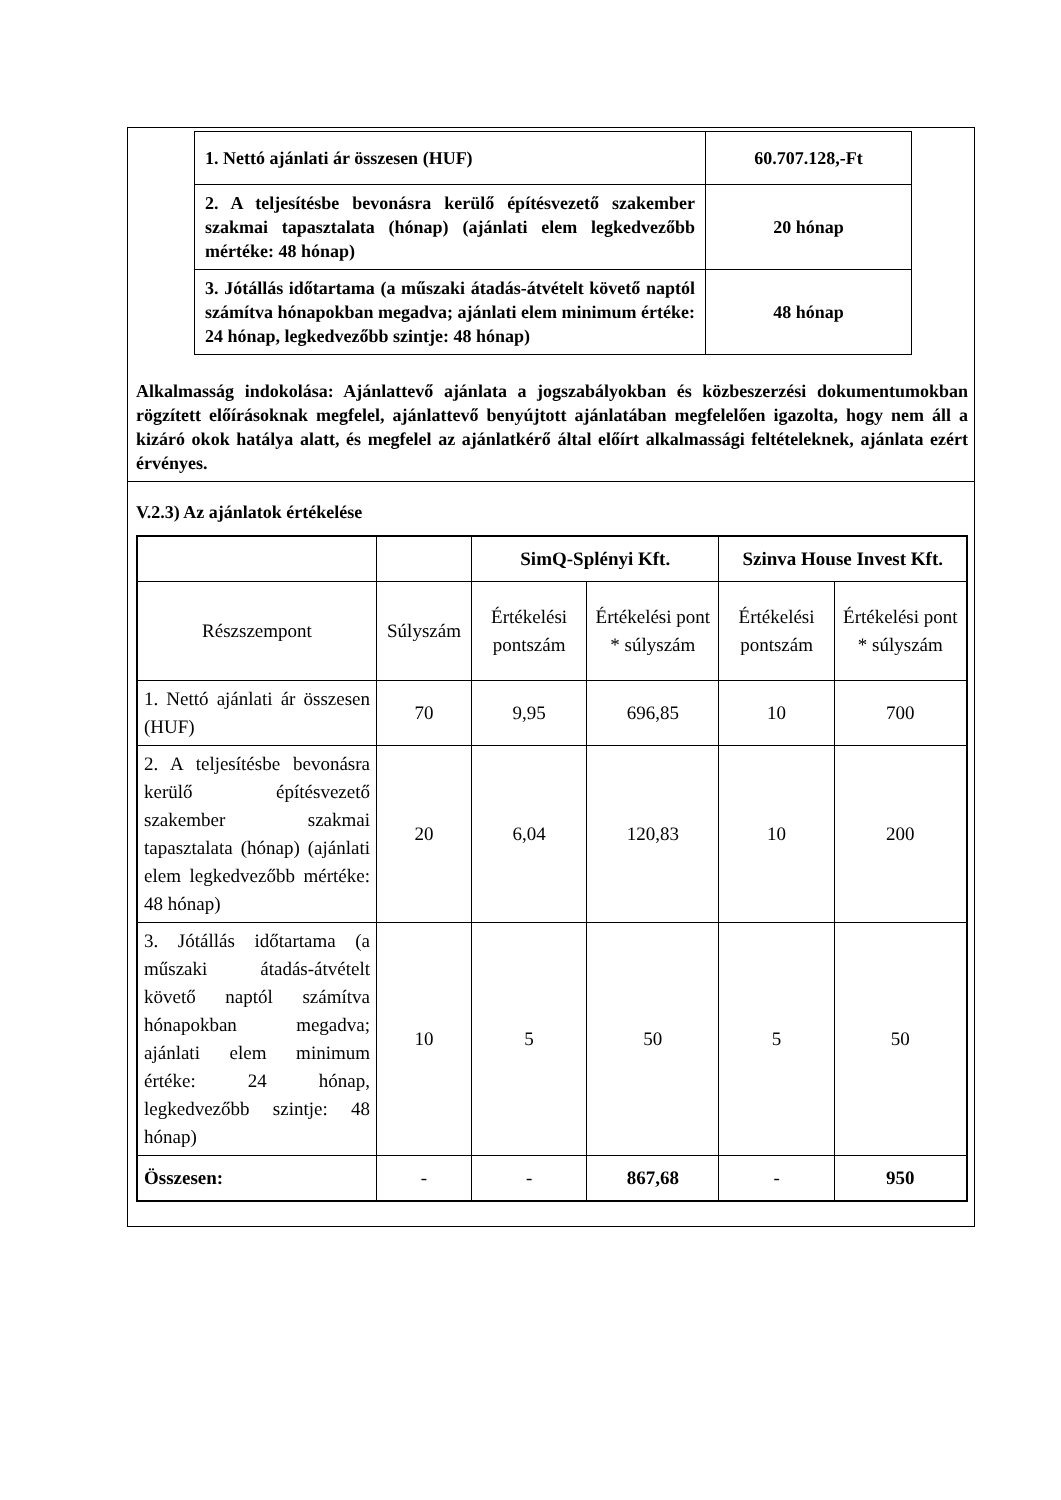| 1. Nettó ajánlati ár összesen (HUF) | 60.707.128,-Ft |
| 2. A teljesítésbe bevonásra kerülő építésvezető szakember szakmai tapasztalata (hónap) (ajánlati elem legkedvezőbb mértéke: 48 hónap) | 20 hónap |
| 3. Jótállás időtartama (a műszaki átadás-átvételt követő naptól számítva hónapokban megadva; ajánlati elem minimum értéke: 24 hónap, legkedvezőbb szintje: 48 hónap) | 48 hónap |
Alkalmasság indokolása: Ajánlattevő ajánlata a jogszabályokban és közbeszerzési dokumentumokban rögzített előírásoknak megfelel, ajánlattevő benyújtott ajánlatában megfelelően igazolta, hogy nem áll a kizáró okok hatálya alatt, és megfelel az ajánlatkérő által előírt alkalmassági feltételeknek, ajánlata ezért érvényes.
V.2.3) Az ajánlatok értékelése
| | | SimQ-Splényi Kft. | | Szinva House Invest Kft. | |
| --- | --- | --- | --- | --- | --- |
| Részszempont | Súlyszám | Értékelési pontszám | Értékelési pont * súlyszám | Értékelési pontszám | Értékelési pont * súlyszám |
| 1. Nettó ajánlati ár összesen (HUF) | 70 | 9,95 | 696,85 | 10 | 700 |
| 2. A teljesítésbe bevonásra kerülő építésvezető szakember szakmai tapasztalata (hónap) (ajánlati elem legkedvezőbb mértéke: 48 hónap) | 20 | 6,04 | 120,83 | 10 | 200 |
| 3. Jótállás időtartama (a műszaki átadás-átvételt követő naptól számítva hónapokban megadva; ajánlati elem minimum értéke: 24 hónap, legkedvezőbb szintje: 48 hónap) | 10 | 5 | 50 | 5 | 50 |
| Összesen: | - | - | 867,68 | - | 950 |